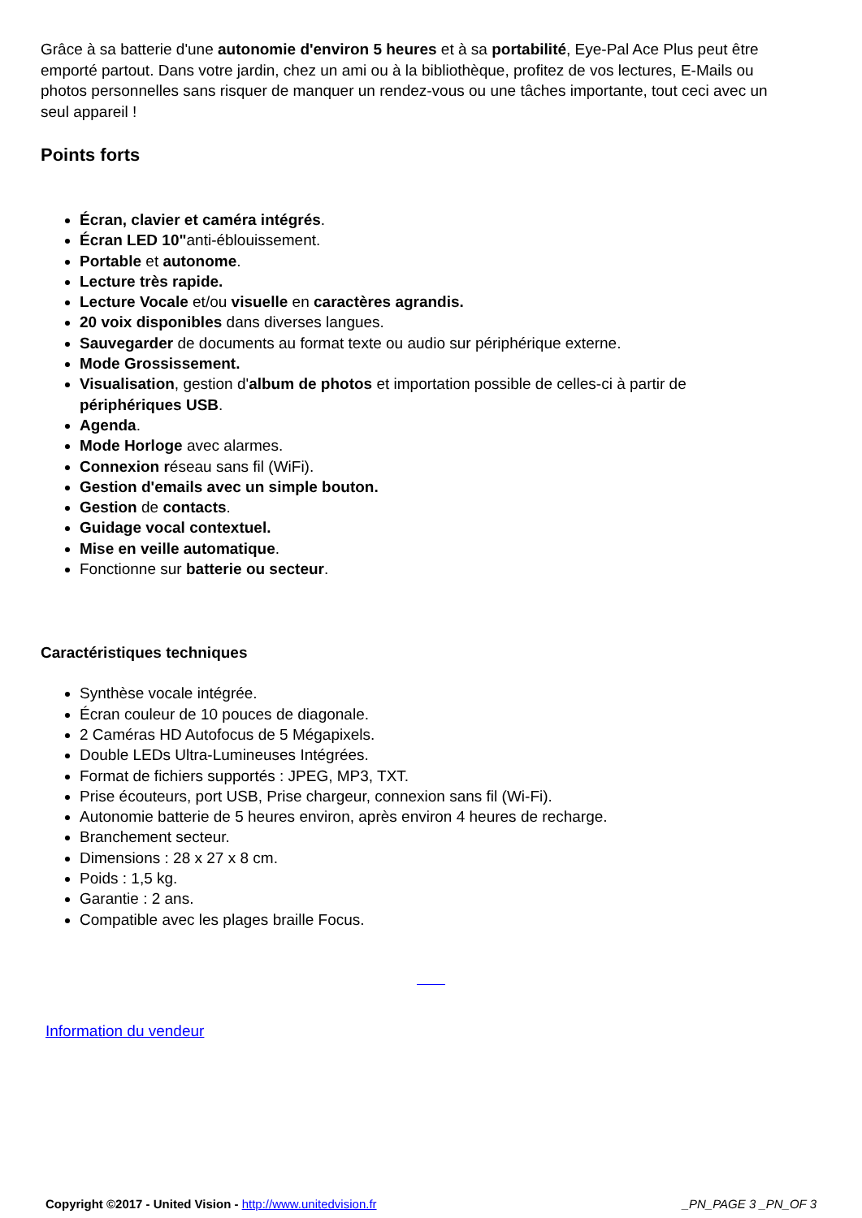Grâce à sa batterie d'une autonomie d'environ 5 heures et à sa portabilité, Eye-Pal Ace Plus peut être emporté partout. Dans votre jardin, chez un ami ou à la bibliothèque, profitez de vos lectures, E-Mails ou photos personnelles sans risquer de manquer un rendez-vous ou une tâches importante, tout ceci avec un seul appareil !
Points forts
Écran, clavier et caméra intégrés.
Écran LED 10"anti-éblouissement.
Portable et autonome.
Lecture très rapide.
Lecture Vocale et/ou visuelle en caractères agrandis.
20 voix disponibles dans diverses langues.
Sauvegarder de documents au format texte ou audio sur périphérique externe.
Mode Grossissement.
Visualisation, gestion d'album de photos et importation possible de celles-ci à partir de
périphériques USB.
Agenda.
Mode Horloge avec alarmes.
Connexion réseau sans fil (WiFi).
Gestion d'emails avec un simple bouton.
Gestion de contacts.
Guidage vocal contextuel.
Mise en veille automatique.
Fonctionne sur batterie ou secteur.
Caractéristiques techniques
Synthèse vocale intégrée.
Écran couleur de 10 pouces de diagonale.
2 Caméras HD Autofocus de 5 Mégapixels.
Double LEDs Ultra-Lumineuses Intégrées.
Format de fichiers supportés : JPEG, MP3, TXT.
Prise écouteurs, port USB, Prise chargeur, connexion sans fil (Wi-Fi).
Autonomie batterie de 5 heures environ, après environ 4 heures de recharge.
Branchement secteur.
Dimensions : 28 x 27 x 8 cm.
Poids : 1,5 kg.
Garantie : 2 ans.
Compatible avec les plages braille Focus.
Information du vendeur
Copyright ©2017 - United Vision - http://www.unitedvision.fr _PN_PAGE 3 _PN_OF 3